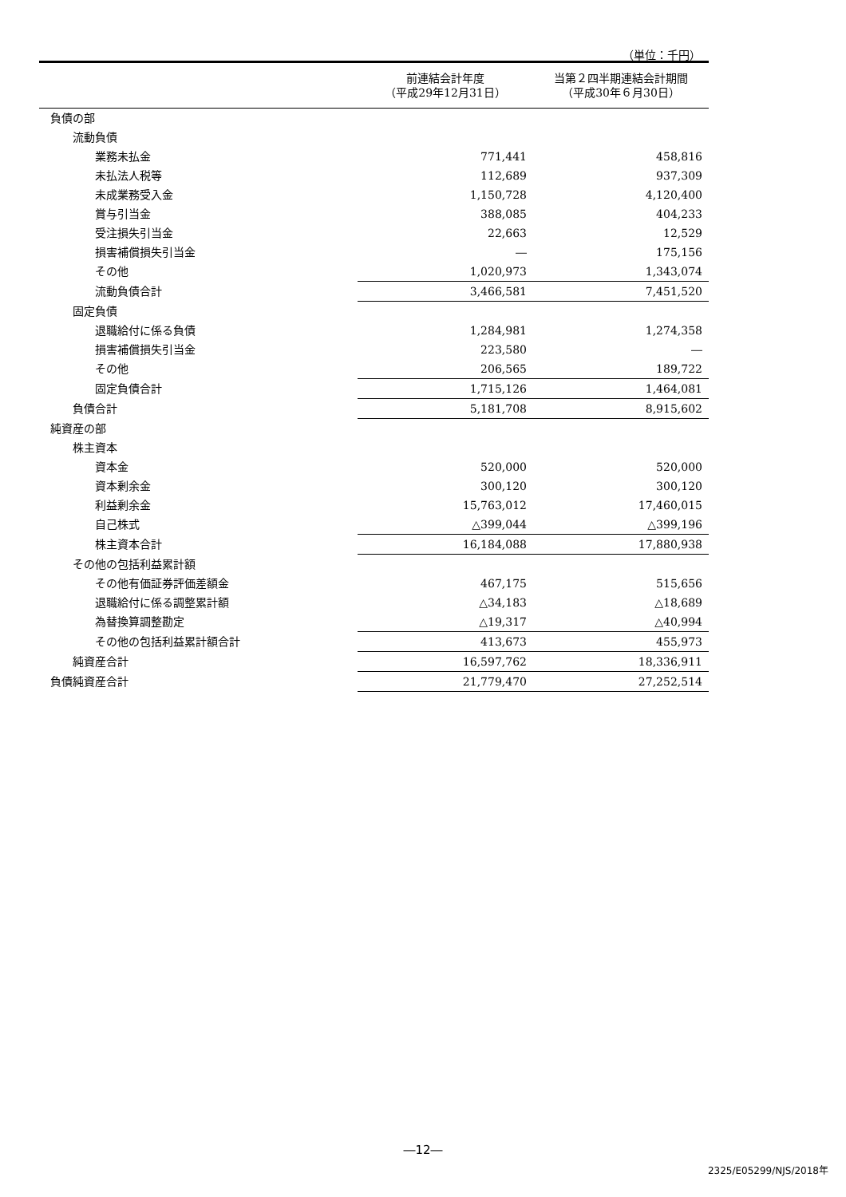（単位：千円）
| | 前連結会計年度 （平成29年12月31日） | 当第２四半期連結会計期間 （平成30年６月30日） |
| --- | --- | --- |
| 負債の部 | | |
| 流動負債 | | |
| 業務未払金 | 771,441 | 458,816 |
| 未払法人税等 | 112,689 | 937,309 |
| 未成業務受入金 | 1,150,728 | 4,120,400 |
| 賞与引当金 | 388,085 | 404,233 |
| 受注損失引当金 | 22,663 | 12,529 |
| 損害補償損失引当金 | ― | 175,156 |
| その他 | 1,020,973 | 1,343,074 |
| 流動負債合計 | 3,466,581 | 7,451,520 |
| 固定負債 | | |
| 退職給付に係る負債 | 1,284,981 | 1,274,358 |
| 損害補償損失引当金 | 223,580 | ― |
| その他 | 206,565 | 189,722 |
| 固定負債合計 | 1,715,126 | 1,464,081 |
| 負債合計 | 5,181,708 | 8,915,602 |
| 純資産の部 | | |
| 株主資本 | | |
| 資本金 | 520,000 | 520,000 |
| 資本剰余金 | 300,120 | 300,120 |
| 利益剰余金 | 15,763,012 | 17,460,015 |
| 自己株式 | △399,044 | △399,196 |
| 株主資本合計 | 16,184,088 | 17,880,938 |
| その他の包括利益累計額 | | |
| その他有価証券評価差額金 | 467,175 | 515,656 |
| 退職給付に係る調整累計額 | △34,183 | △18,689 |
| 為替換算調整勘定 | △19,317 | △40,994 |
| その他の包括利益累計額合計 | 413,673 | 455,973 |
| 純資産合計 | 16,597,762 | 18,336,911 |
| 負債純資産合計 | 21,779,470 | 27,252,514 |
―12―
2325/E05299/NJS/2018年